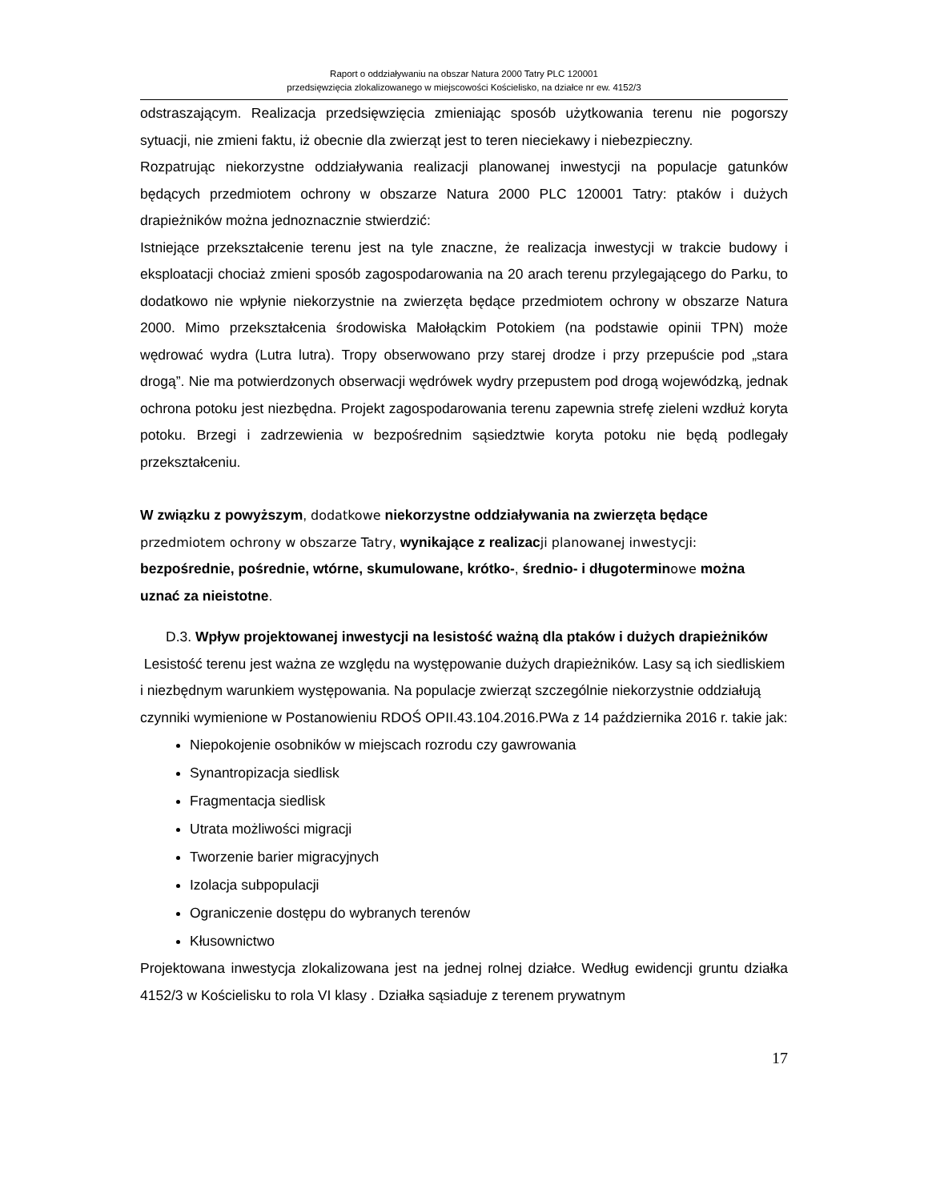Raport o oddziaływaniu na obszar Natura 2000 Tatry PLC 120001
przedsięwzięcia zlokalizowanego w miejscowości Kościelisko, na działce nr ew. 4152/3
odstraszającym. Realizacja przedsięwzięcia zmieniając sposób użytkowania terenu nie pogorszy sytuacji, nie zmieni faktu, iż obecnie dla zwierząt jest to teren nieciekawy i niebezpieczny.
Rozpatrując niekorzystne oddziaływania realizacji planowanej inwestycji na populacje gatunków będących przedmiotem ochrony w obszarze Natura 2000 PLC 120001 Tatry: ptaków i dużych drapieżników można jednoznacznie stwierdzić:
Istniejące przekształcenie terenu jest na tyle znaczne, że realizacja inwestycji w trakcie budowy i eksploatacji chociaż zmieni sposób zagospodarowania na 20 arach terenu przylegającego do Parku, to dodatkowo nie wpłynie niekorzystnie na zwierzęta będące przedmiotem ochrony w obszarze Natura 2000. Mimo przekształcenia środowiska Małołąckim Potokiem (na podstawie opinii TPN) może wędrować wydra (Lutra lutra). Tropy obserwowano przy starej drodze i przy przepuście pod „stara drogą”. Nie ma potwierdzonych obserwacji wędrówek wydry przepustem pod drogą wojewódzką, jednak ochrona potoku jest niezbędna. Projekt zagospodarowania terenu zapewnia strefę zieleni wzdłuż koryta potoku. Brzegi i zadrzewienia w bezpośrednim sąsiedztwie koryta potoku nie będą podlegały przekształceniu.
W związku z powyższym, dodatkowe niekorzystne oddziaływania na zwierzęta będące przedmiotem ochrony w obszarze Tatry, wynikające z realizac ji planowanej inwestycji: bezpośrednie, pośrednie, wtórne, skumulowane, krótko-, średnio- i długotermin owe można uznać za nieistotne.
D.3. Wpływ projektowanej inwestycji na lesistość ważną dla ptaków i dużych drapieżników
Lesistość terenu jest ważna ze względu na występowanie dużych drapieżników. Lasy są ich siedliskiem i niezbędnym warunkiem występowania. Na populacje zwierząt szczególnie niekorzystnie oddziałują czynniki wymienione w Postanowieniu RDOŚ OPII.43.104.2016.PWa z 14 października 2016 r. takie jak:
Niepokojenie osobników w miejscach rozrodu czy gawrowania
Synantropizacja siedlisk
Fragmentacja siedlisk
Utrata możliwości migracji
Tworzenie barier migracyjnych
Izolacja subpopulacji
Ograniczenie dostępu do wybranych terenów
Kłusownictwo
Projektowana inwestycja zlokalizowana jest na jednej rolnej działce. Według ewidencji gruntu działka 4152/3 w Kościelisku to rola VI klasy . Działka sąsiaduje z terenem prywatnym
17